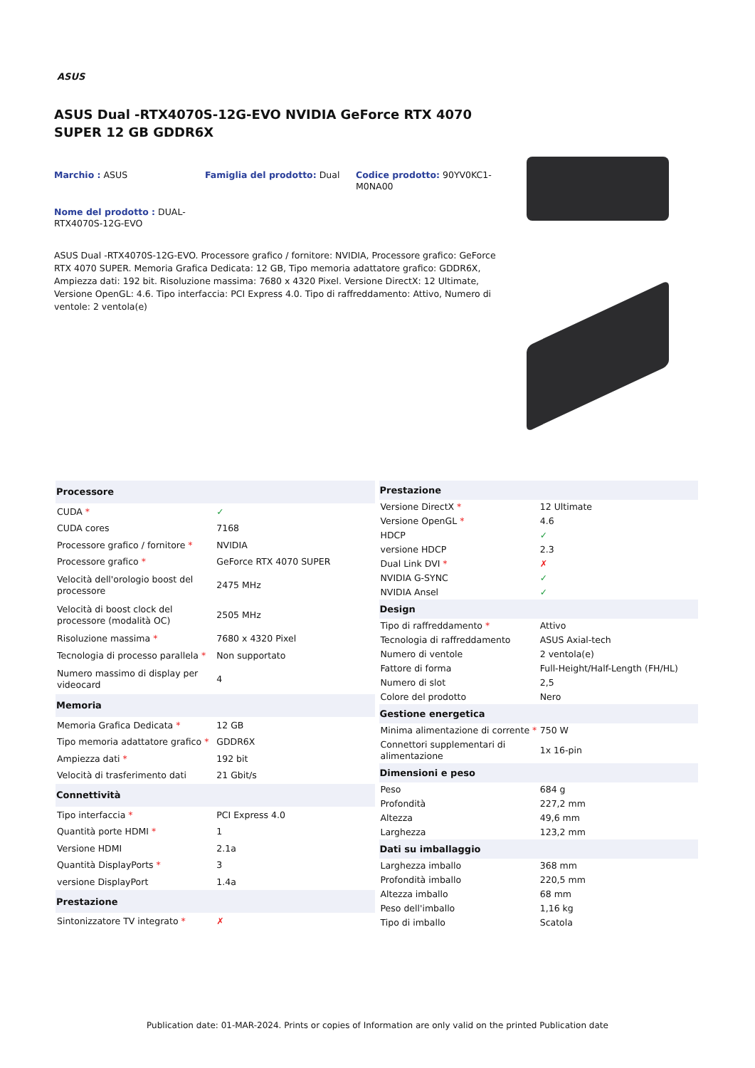ASUS
ASUS Dual -RTX4070S-12G-EVO NVIDIA GeForce RTX 4070 SUPER 12 GB GDDR6X
Marchio : ASUS
Famiglia del prodotto: Dual
Codice prodotto: 90YV0KC1-M0NA00
Nome del prodotto : DUAL-RTX4070S-12G-EVO
ASUS Dual -RTX4070S-12G-EVO. Processore grafico / fornitore: NVIDIA, Processore grafico: GeForce RTX 4070 SUPER. Memoria Grafica Dedicata: 12 GB, Tipo memoria adattatore grafico: GDDR6X, Ampiezza dati: 192 bit. Risoluzione massima: 7680 x 4320 Pixel. Versione DirectX: 12 Ultimate, Versione OpenGL: 4.6. Tipo interfaccia: PCI Express 4.0. Tipo di raffreddamento: Attivo, Numero di ventole: 2 ventola(e)
| Processore | |
| --- | --- |
| CUDA * | ✓ |
| CUDA cores | 7168 |
| Processore grafico / fornitore * | NVIDIA |
| Processore grafico * | GeForce RTX 4070 SUPER |
| Velocità dell'orologio boost del processore | 2475 MHz |
| Velocità di boost clock del processore (modalità OC) | 2505 MHz |
| Risoluzione massima * | 7680 x 4320 Pixel |
| Tecnologia di processo parallela * | Non supportato |
| Numero massimo di display per videocard | 4 |
| Memoria | |
| Memoria Grafica Dedicata * | 12 GB |
| Tipo memoria adattatore grafico * | GDDR6X |
| Ampiezza dati * | 192 bit |
| Velocità di trasferimento dati | 21 Gbit/s |
| Connettività | |
| Tipo interfaccia * | PCI Express 4.0 |
| Quantità porte HDMI * | 1 |
| Versione HDMI | 2.1a |
| Quantità DisplayPorts * | 3 |
| versione DisplayPort | 1.4a |
| Prestazione | |
| Sintonizzatore TV integrato * | ✗ |
| Prestazione | |
| --- | --- |
| Versione DirectX * | 12 Ultimate |
| Versione OpenGL * | 4.6 |
| HDCP | ✓ |
| versione HDCP | 2.3 |
| Dual Link DVI * | ✗ |
| NVIDIA G-SYNC | ✓ |
| NVIDIA Ansel | ✓ |
| Design | |
| Tipo di raffreddamento * | Attivo |
| Tecnologia di raffreddamento | ASUS Axial-tech |
| Numero di ventole | 2 ventola(e) |
| Fattore di forma | Full-Height/Half-Length (FH/HL) |
| Numero di slot | 2,5 |
| Colore del prodotto | Nero |
| Gestione energetica | |
| Minima alimentazione di corrente * | 750 W |
| Connettori supplementari di alimentazione | 1x 16-pin |
| Dimensioni e peso | |
| Peso | 684 g |
| Profondità | 227,2 mm |
| Altezza | 49,6 mm |
| Larghezza | 123,2 mm |
| Dati su imballaggio | |
| Larghezza imballo | 368 mm |
| Profondità imballo | 220,5 mm |
| Altezza imballo | 68 mm |
| Peso dell'imballo | 1,16 kg |
| Tipo di imballo | Scatola |
Publication date: 01-MAR-2024. Prints or copies of Information are only valid on the printed Publication date